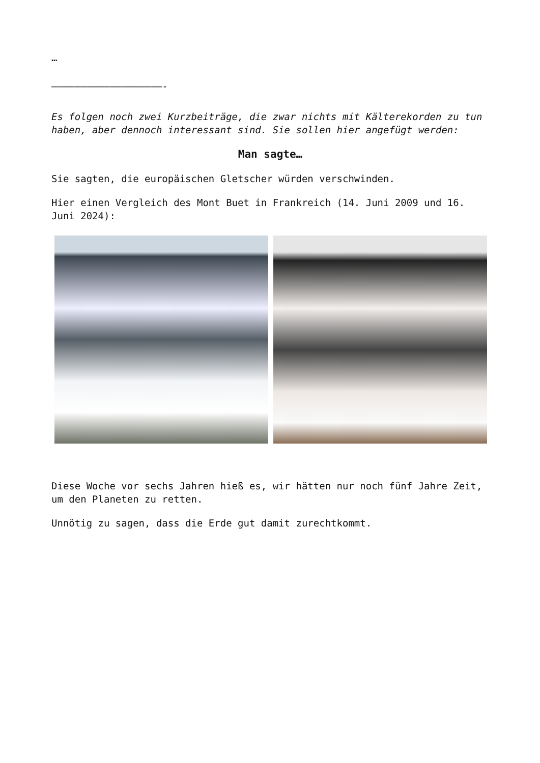…
–––––––––––––––––––-
Es folgen noch zwei Kurzbeiträge, die zwar nichts mit Kälterekorden zu tun haben, aber dennoch interessant sind. Sie sollen hier angefügt werden:
Man sagte…
Sie sagten, die europäischen Gletscher würden verschwinden.
Hier einen Vergleich des Mont Buet in Frankreich (14. Juni 2009 und 16. Juni 2024):
Diese Woche vor sechs Jahren hieß es, wir hätten nur noch fünf Jahre Zeit, um den Planeten zu retten.
Unnötig zu sagen, dass die Erde gut damit zurechtkommt.